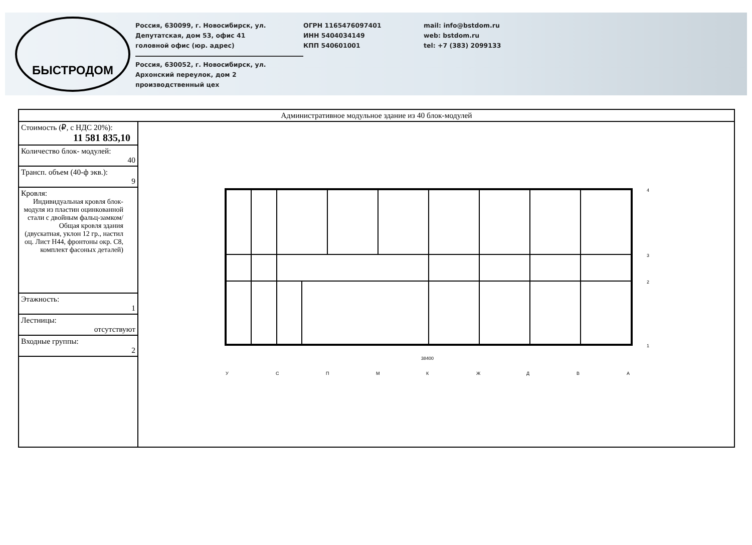БЫСТРОДОМ
Россия, 630099, г. Новосибирск, ул.
Депутатская, дом 53, офис 41
головной офис (юр. адрес)
Россия, 630052, г. Новосибирск, ул.
Архонский переулок, дом 2
производственный цех
ОГРН 1165476097401
ИНН 5404034149
КПП 540601001
mail: info@bstdom.ru
web: bstdom.ru
tel: +7 (383) 2099133
| Административное модульное здание из 40 блок-модулей | |
| --- | --- |
| Стоимость (₽, с НДС 20%): 11 581 835,10 | У С П М К Ж Д В А 4 3 2 1 38400 |
| Количество блок- модулей: 40 | |
| Трансп. объем (40-ф экв.): 9 | |
| Кровля: Индивидуальная кровля блок-модуля из пластин оцинкованной стали с двойным фальц-замком/ Общая кровля здания (двускатная, уклон 12 гр., настил оц. Лист Н44, фронтоны окр. С8, комплект фасоных деталей) | |
| Этажность: 1 | |
| Лестницы: отсутствуют | |
| Входные группы: 2 | |